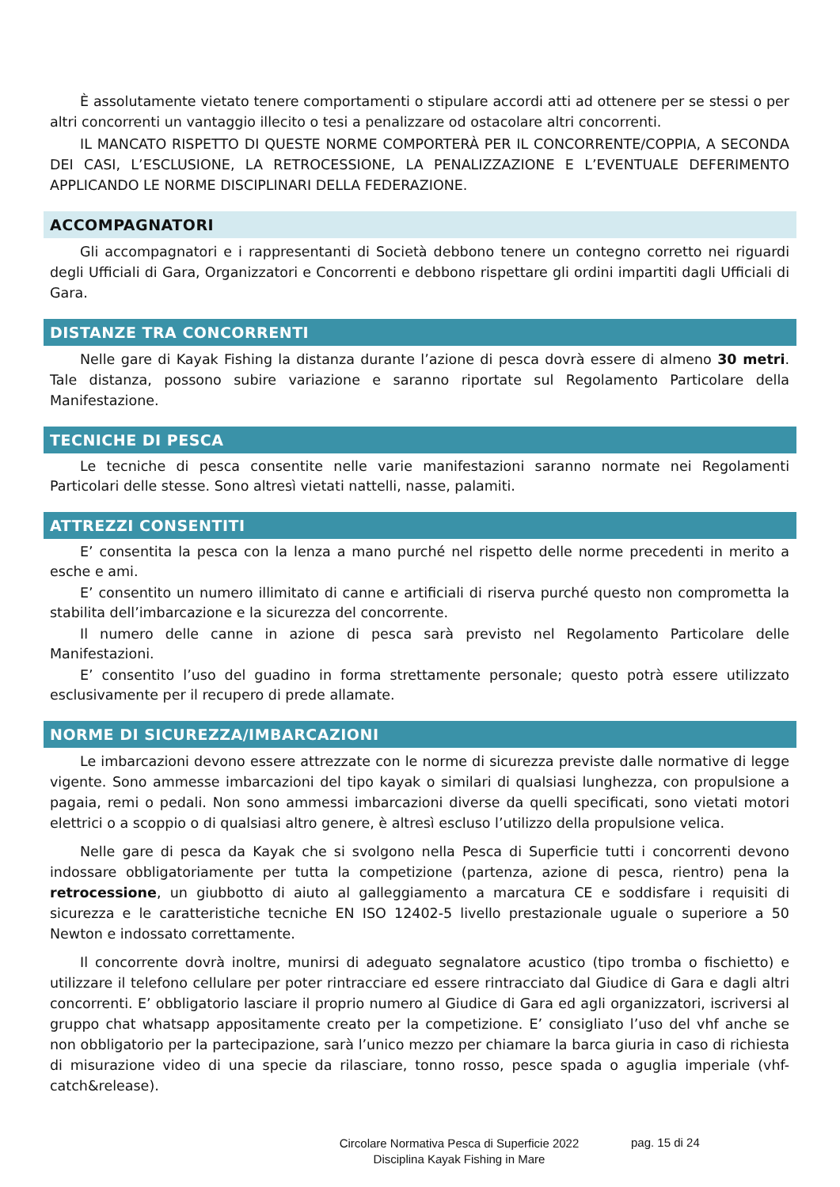È assolutamente vietato tenere comportamenti o stipulare accordi atti ad ottenere per se stessi o per altri concorrenti un vantaggio illecito o tesi a penalizzare od ostacolare altri concorrenti.
IL MANCATO RISPETTO DI QUESTE NORME COMPORTERÀ PER IL CONCORRENTE/COPPIA, A SECONDA DEI CASI, L’ESCLUSIONE, LA RETROCESSIONE, LA PENALIZZAZIONE E L’EVENTUALE DEFERIMENTO APPLICANDO LE NORME DISCIPLINARI DELLA FEDERAZIONE.
ACCOMPAGNATORI
Gli accompagnatori e i rappresentanti di Società debbono tenere un contegno corretto nei riguardi degli Ufficiali di Gara, Organizzatori e Concorrenti e debbono rispettare gli ordini impartiti dagli Ufficiali di Gara.
DISTANZE TRA CONCORRENTI
Nelle gare di Kayak Fishing la distanza durante l’azione di pesca dovrà essere di almeno 30 metri. Tale distanza, possono subire variazione e saranno riportate sul Regolamento Particolare della Manifestazione.
TECNICHE DI PESCA
Le tecniche di pesca consentite nelle varie manifestazioni saranno normate nei Regolamenti Particolari delle stesse. Sono altresì vietati nattelli, nasse, palamiti.
ATTREZZI CONSENTITI
E’ consentita la pesca con la lenza a mano purché nel rispetto delle norme precedenti in merito a esche e ami.
E’ consentito un numero illimitato di canne e artificiali di riserva purché questo non comprometta la stabilita dell’imbarcazione e la sicurezza del concorrente.
Il numero delle canne in azione di pesca sarà previsto nel Regolamento Particolare delle Manifestazioni.
E’ consentito l’uso del guadino in forma strettamente personale; questo potrà essere utilizzato esclusivamente per il recupero di prede allamate.
NORME DI SICUREZZA/IMBARCAZIONI
Le imbarcazioni devono essere attrezzate con le norme di sicurezza previste dalle normative di legge vigente. Sono ammesse imbarcazioni del tipo kayak o similari di qualsiasi lunghezza, con propulsione a pagaia, remi o pedali. Non sono ammessi imbarcazioni diverse da quelli specificati, sono vietati motori elettrici o a scoppio o di qualsiasi altro genere, è altresì escluso l’utilizzo della propulsione velica.
Nelle gare di pesca da Kayak che si svolgono nella Pesca di Superficie tutti i concorrenti devono indossare obbligatoriamente per tutta la competizione (partenza, azione di pesca, rientro) pena la retrocessione, un giubbotto di aiuto al galleggiamento a marcatura CE e soddisfare i requisiti di sicurezza e le caratteristiche tecniche EN ISO 12402-5 livello prestazionale uguale o superiore a 50 Newton e indossato correttamente.
Il concorrente dovrà inoltre, munirsi di adeguato segnalatore acustico (tipo tromba o fischietto) e utilizzare il telefono cellulare per poter rintracciare ed essere rintracciato dal Giudice di Gara e dagli altri concorrenti. E’ obbligatorio lasciare il proprio numero al Giudice di Gara ed agli organizzatori, iscriversi al gruppo chat whatsapp appositamente creato per la competizione. E’ consigliato l’uso del vhf anche se non obbligatorio per la partecipazione, sarà l’unico mezzo per chiamare la barca giuria in caso di richiesta di misurazione video di una specie da rilasciare, tonno rosso, pesce spada o aguglia imperiale (vhf-catch&release).
Circolare Normativa Pesca di Superficie 2022
Disciplina Kayak Fishing in Mare
pag. 15 di 24